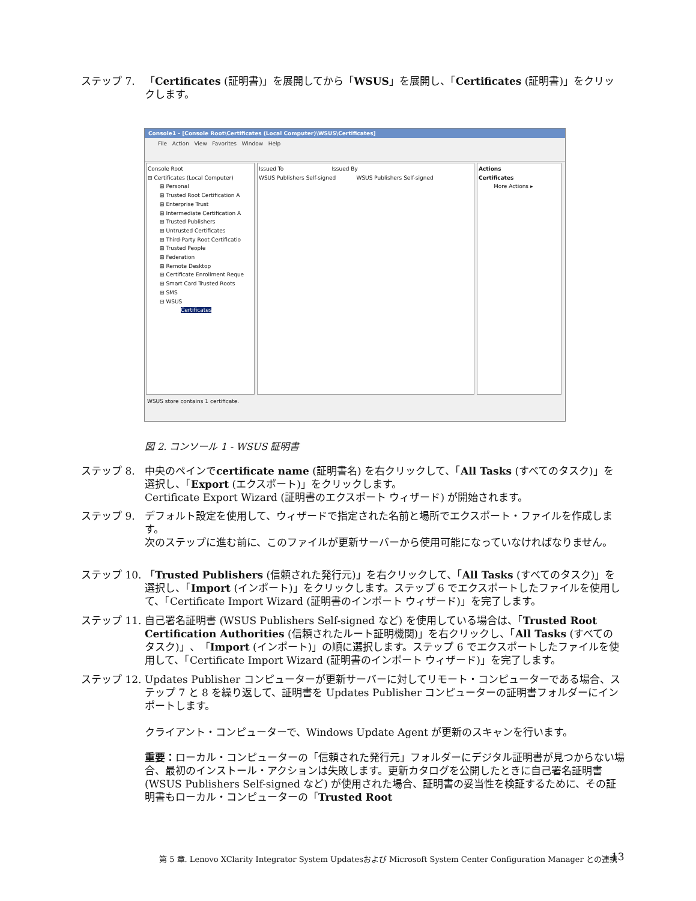ステップ 7. 「Certificates (証明書)」を展開してから「WSUS」を展開し、「Certificates (証明書)」をクリックします。
Console1 - [Console Root\Certificates (Local Computer)\WSUS\Certificates]
File Action View Favorites Window Help
Console Root
⊟ Certificates (Local Computer)
⊞ Personal
⊞ Trusted Root Certification A
⊞ Enterprise Trust
⊞ Intermediate Certification A
⊞ Trusted Publishers
⊞ Untrusted Certificates
⊞ Third-Party Root Certificatio
⊞ Trusted People
⊞ Federation
⊞ Remote Desktop
⊞ Certificate Enrollment Reque
⊞ Smart Card Trusted Roots
⊞ SMS
⊟ WSUS
Certificates
Issued To Issued By
WSUS Publishers Self-signed WSUS Publishers Self-signed
Actions
Certificates
More Actions ▸
WSUS store contains 1 certificate.
図 2. コンソール 1 - WSUS 証明書
ステップ 8. 中央のペインでcertificate name (証明書名) を右クリックして、「All Tasks (すべてのタスク)」を選択し、「Export (エクスポート)」をクリックします。
Certificate Export Wizard (証明書のエクスポート ウィザード) が開始されます。
ステップ 9. デフォルト設定を使用して、ウィザードで指定された名前と場所でエクスポート・ファイルを作成します。
次のステップに進む前に、このファイルが更新サーバーから使用可能になっていなければなりません。
ステップ 10.
「Trusted Publishers (信頼された発行元)」を右クリックして、「All Tasks (すべてのタスク)」を選択し、「Import (インポート)」をクリックします。ステップ 6 でエクスポートしたファイルを使用して、「Certificate Import Wizard (証明書のインポート ウィザード)」を完了します。
ステップ 11.
自己署名証明書 (WSUS Publishers Self-signed など) を使用している場合は、「Trusted Root Certification Authorities (信頼されたルート証明機関)」を右クリックし、「All Tasks (すべてのタスク)」、「Import (インポート)」の順に選択します。ステップ 6 でエクスポートしたファイルを使用して、「Certificate Import Wizard (証明書のインポート ウィザード)」を完了します。
ステップ 12.
Updates Publisher コンピューターが更新サーバーに対してリモート・コンピューターである場合、ステップ 7 と 8 を繰り返して、証明書を Updates Publisher コンピューターの証明書フォルダーにインポートします。
クライアント・コンピューターで、Windows Update Agent が更新のスキャンを行います。
重要：ローカル・コンピューターの「信頼された発行元」フォルダーにデジタル証明書が見つからない場合、最初のインストール・アクションは失敗します。更新カタログを公開したときに自己署名証明書 (WSUS Publishers Self-signed など) が使用された場合、証明書の妥当性を検証するために、その証明書もローカル・コンピューターの「Trusted Root
第 5 章. Lenovo XClarity Integrator System Updatesおよび Microsoft System Center Configuration Manager との連携
13